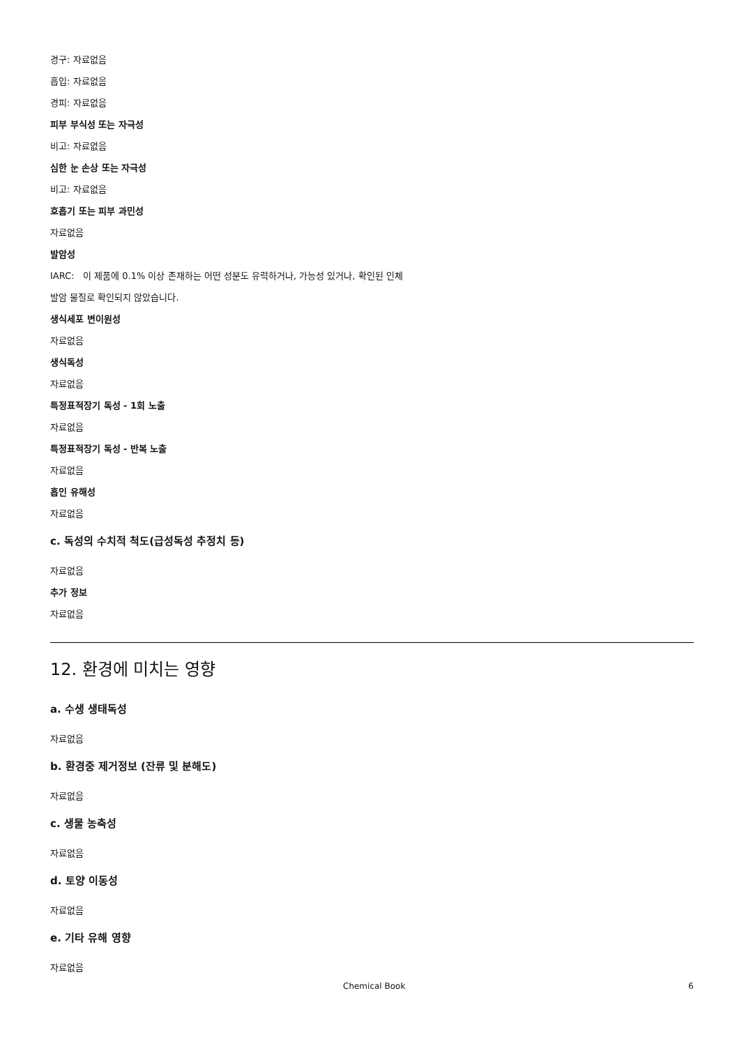경구: 자료없음
흡입: 자료없음
경피: 자료없음
피부 부식성 또는 자극성
비고: 자료없음
심한 눈 손상 또는 자극성
비고: 자료없음
호흡기 또는 피부 과민성
자료없음
발암성
IARC: 이 제품에 0.1% 이상 존재하는 어떤 성분도 유력하거나, 가능성 있거나, 확인된 인체
발암 물질로 확인되지 않았습니다.
생식세포 변이원성
자료없음
생식독성
자료없음
특정표적장기 독성 - 1회 노출
자료없음
특정표적장기 독성 - 반복 노출
자료없음
흡인 유해성
자료없음
c. 독성의 수치적 척도(급성독성 추정치 등)
자료없음
추가 정보
자료없음
12. 환경에 미치는 영향
a. 수생 생태독성
자료없음
b. 환경중 제거정보 (잔류 및 분해도)
자료없음
c. 생물 농축성
자료없음
d. 토양 이동성
자료없음
e. 기타 유해 영향
자료없음
Chemical Book 6